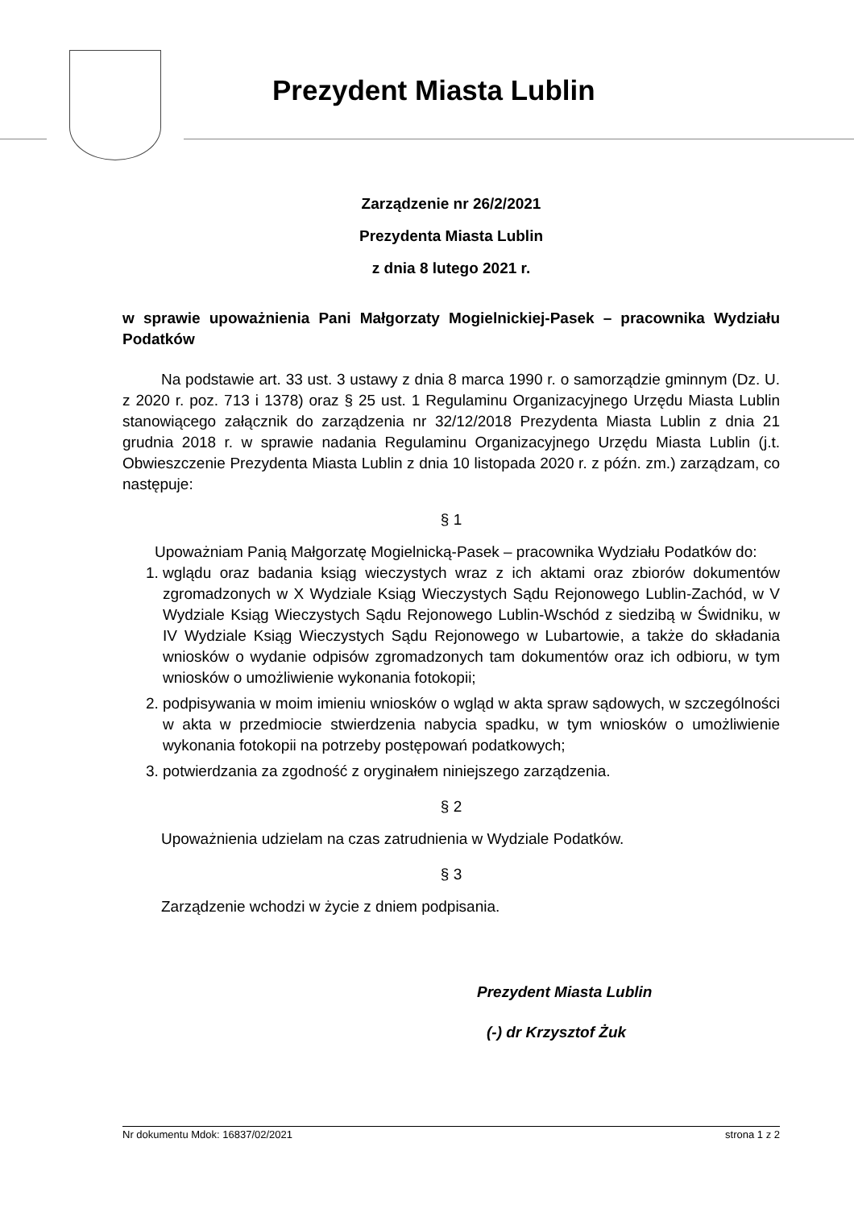Prezydent Miasta Lublin
Zarządzenie nr 26/2/2021
Prezydenta Miasta Lublin
z dnia 8 lutego 2021 r.
w sprawie upoważnienia Pani Małgorzaty Mogielnickiej-Pasek – pracownika Wydziału Podatków
Na podstawie art. 33 ust. 3 ustawy z dnia 8 marca 1990 r. o samorządzie gminnym (Dz. U. z 2020 r. poz. 713 i 1378) oraz § 25 ust. 1 Regulaminu Organizacyjnego Urzędu Miasta Lublin stanowiącego załącznik do zarządzenia nr 32/12/2018 Prezydenta Miasta Lublin z dnia 21 grudnia 2018 r. w sprawie nadania Regulaminu Organizacyjnego Urzędu Miasta Lublin (j.t. Obwieszczenie Prezydenta Miasta Lublin z dnia 10 listopada 2020 r. z późn. zm.) zarządzam, co następuje:
§ 1
Upoważniam Panią Małgorzatę Mogielnicką-Pasek – pracownika Wydziału Podatków do:
1. wglądu oraz badania ksiąg wieczystych wraz z ich aktami oraz zbiorów dokumentów zgromadzonych w X Wydziale Ksiąg Wieczystych Sądu Rejonowego Lublin-Zachód, w V Wydziale Ksiąg Wieczystych Sądu Rejonowego Lublin-Wschód z siedzibą w Świdniku, w IV Wydziale Ksiąg Wieczystych Sądu Rejonowego w Lubartowie, a także do składania wniosków o wydanie odpisów zgromadzonych tam dokumentów oraz ich odbioru, w tym wniosków o umożliwienie wykonania fotokopii;
2. podpisywania w moim imieniu wniosków o wgląd w akta spraw sądowych, w szczególności w akta w przedmiocie stwierdzenia nabycia spadku, w tym wniosków o umożliwienie wykonania fotokopii na potrzeby postępowań podatkowych;
3. potwierdzania za zgodność z oryginałem niniejszego zarządzenia.
§ 2
Upoważnienia udzielam na czas zatrudnienia w Wydziale Podatków.
§ 3
Zarządzenie wchodzi w życie z dniem podpisania.
Prezydent Miasta Lublin
(-) dr Krzysztof Żuk
Nr dokumentu Mdok: 16837/02/2021 strona 1 z 2